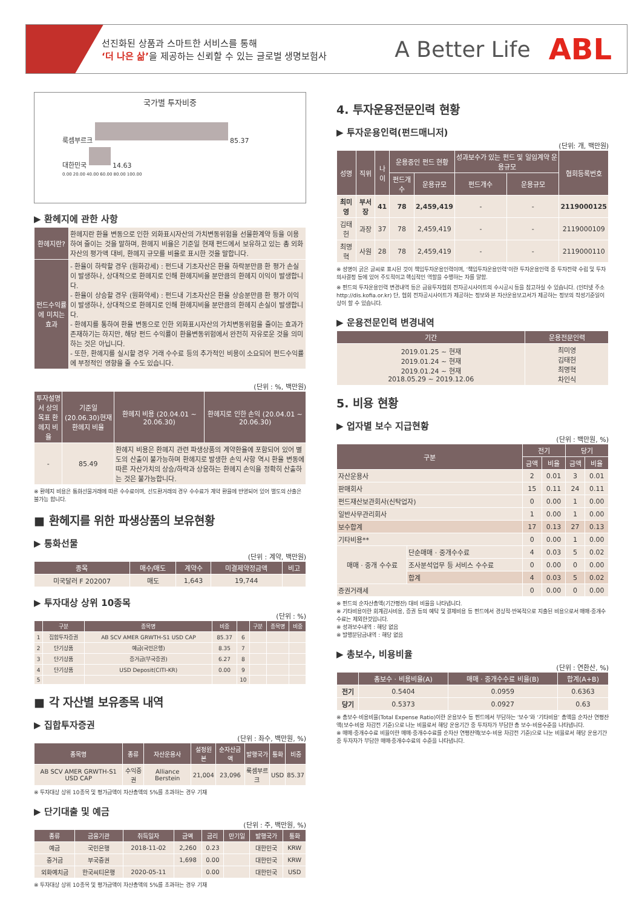선진화된 상품과 스마트한 서비스를 통해
‘더 나은 삶’을 제공하는 신뢰할 수 있는 글로벌 생명보험사
A Better Life
ABL
국가별 투자비중
룩셈부르크
85.37
대한민국
14.63
0.00 20.00 40.00 60.00 80.00 100.00
▶ 환헤지에 관한 사항
| 환헤지란? | 환헤지란 환율 변동으로 인한 외화표시자산의 가치변동위험을 선물환계약 등을 이용하여 줄이는 것을 말하며, 환헤지 비율은 기준일 현재 펀드에서 보유하고 있는 총 외화자산의 평가액 대비, 환헤지 규모를 비율로 표시한 것을 말합니다. |
| 펀드수익률에 미치는 효과 | - 환율이 하락할 경우 (원화강세) : 펀드내 기초자산은 환율 하락분만큼 환 평가 손실이 발생하나, 상대적으로 환헤지로 인해 환헤지비율 분만큼의 환헤지 이익이 발생합니다. - 환율이 상승할 경우 (원화약세) : 펀드내 기초자산은 환율 상승분만큼 환 평가 이익이 발생하나, 상대적으로 환헤지로 인해 환헤지비율 분만큼의 환헤지 손실이 발생합니다. - 환헤지를 통하여 환율 변동으로 인한 외화표시자산의 가치변동위험을 줄이는 효과가 존재하기는 하지만, 해당 펀드 수익률이 환율변동위험에서 완전히 자유로운 것을 의미하는 것은 아닙니다. - 또한, 환헤지를 실시할 경우 거래 수수료 등의 추가적인 비용이 소요되어 펀드수익률에 부정적인 영향을 줄 수도 있습니다. |
(단위 : %, 백만원)
| 투자설명서 상의 목표 환헤지 비율 | 기준일(20.06.30)현재 환헤지 비율 | 환헤지 비용 (20.04.01 ~ 20.06.30) | 환헤지로 인한 손익 (20.04.01 ~ 20.06.30) |
| --- | --- | --- | --- |
| - | 85.49 | 환헤지 비용은 환헤지 관련 파생상품의 계약환율에 포함되어 있어 별도의 산출이 불가능하며 환헤지로 발생한 손익 사항 역시 환율 변동에 따른 자산가치의 상승/하락과 상응하는 환헤지 손익을 정확히 산출하는 것은 불가능합니다. | |
※ 환헤지 비용은 통화선물거래에 따른 수수료이며, 선도환거래의 경우 수수료가 계약 환율에 반영되어 있어 별도의 산출은 불가능 합니다.
■ 환헤지를 위한 파생상품의 보유현황
▶ 통화선물
(단위 : 계약, 백만원)
| 종목 | 매수/매도 | 계약수 | 미결제약정금액 | 비고 |
| --- | --- | --- | --- | --- |
| 미국달러 F 202007 | 매도 | 1,643 | 19,744 | |
▶ 투자대상 상위 10종목
(단위 : %)
| | 구분 | 종목명 | 비중 | | 구분 | 종목명 | 비중 |
| --- | --- | --- | --- | --- | --- | --- | --- |
| 1 | 집합투자증권 | AB SCV AMER GRWTH-S1 USD CAP | 85.37 | 6 | | | |
| 2 | 단기상품 | 예금(국민은행) | 8.35 | 7 | | | |
| 3 | 단기상품 | 증거금(부국증권) | 6.27 | 8 | | | |
| 4 | 단기상품 | USD Deposit(CITI-KR) | 0.00 | 9 | | | |
| 5 | | | | 10 | | | |
■ 각 자산별 보유종목 내역
▶ 집합투자증권
(단위 : 좌수, 백만원, %)
| 종목명 | 종류 | 자산운용사 | 설정원본 | 순자산금액 | 발행국가 | 통화 | 비중 |
| --- | --- | --- | --- | --- | --- | --- | --- |
| AB SCV AMER GRWTH-S1 USD CAP | 수익증권 | Alliance Berstein | 21,004 | 23,096 | 룩셈부르크 | USD | 85.37 |
※ 투자대상 상위 10종목 및 평가금액이 자산총액의 5%를 초과하는 경우 기재
▶ 단기대출 및 예금
(단위 : 주, 백만원, %)
| 종류 | 금융기관 | 취득일자 | 금액 | 금리 | 만기일 | 발행국가 | 통화 |
| --- | --- | --- | --- | --- | --- | --- | --- |
| 예금 | 국민은행 | 2018-11-02 | 2,260 | 0.23 | | 대한민국 | KRW |
| 증거금 | 부국증권 | | 1,698 | 0.00 | | 대한민국 | KRW |
| 외화예치금 | 한국씨티은행 | 2020-05-11 | | 0.00 | | 대한민국 | USD |
※ 투자대상 상위 10종목 및 평가금액이 자산총액의 5%를 초과하는 경우 기재
4. 투자운용전문인력 현황
▶ 투자운용인력(펀드매니저)
(단위: 개, 백만원)
| 성명 | 직위 | 나이 | 운용중인 펀드 현황 | | 성과보수가 있는 펀드 및 일임계약 운용규모 | | 협회등록번호 |
| --- | --- | --- | --- | --- | --- | --- | --- |
| | | | 펀드개수 | 운용규모 | 펀드개수 | 운용규모 | |
| 최미영 | 부서장 | 41 | 78 | 2,459,419 | - | - | 2119000125 |
| 김태헌 | 과장 | 37 | 78 | 2,459,419 | - | - | 2119000109 |
| 최명혁 | 사원 | 28 | 78 | 2,459,419 | - | - | 2119000110 |
※ 성명이 굵은 글씨로 표시된 것이 책임투자운용인력이며, ‘책임투자운용인력’이란 투자운용인력 중 투자전략 수립 및 투자 의사결정 등에 있어 주도적이고 핵심적인 역할을 수행하는 자를 말함.
※ 펀드의 투자운용인력 변경내역 등은 금융투자협회 전자공시사이트의 수시공시 등을 참고하실 수 있습니다. (인터넷 주소 http://dis.kofia.or.kr) 단, 협회 전자공시사이트가 제공하는 정보와 본 자산운용보고서가 제공하는 정보의 작성기준일이 상이 할 수 있습니다.
▶ 운용전문인력 변경내역
| 기간 | 운용전문인력 |
| --- | --- |
| 2019.01.25 ~ 현재 2019.01.24 ~ 현재 2019.01.24 ~ 현재 2018.05.29 ~ 2019.12.06 | 최미영 김태헌 최명혁 차인식 |
5. 비용 현황
▶ 업자별 보수 지급현황
(단위 : 백만원, %)
| 구분 | | 전기 | | 당기 | |
| --- | --- | --- | --- | --- | --- |
| | | 금액 | 비율 | 금액 | 비율 |
| 자산운용사 | | 2 | 0.01 | 3 | 0.01 |
| 판매회사 | | 15 | 0.11 | 24 | 0.11 |
| 펀드재산보관회사(신탁업자) | | 0 | 0.00 | 1 | 0.00 |
| 일반사무관리회사 | | 1 | 0.00 | 1 | 0.00 |
| 보수합계 | | 17 | 0.13 | 27 | 0.13 |
| 기타비용** | | 0 | 0.00 | 1 | 0.00 |
| 매매 · 중개 수수료 | 단순매매 · 중개수수료 | 4 | 0.03 | 5 | 0.02 |
| | 조사분석업무 등 서비스 수수료 | 0 | 0.00 | 0 | 0.00 |
| | 합계 | 4 | 0.03 | 5 | 0.02 |
| 증권거래세 | | 0 | 0.00 | 0 | 0.00 |
※ 펀드의 순자산총액(기간평잔) 대비 비율을 나타냅니다.
※ 기타비용이란 회계감사비용, 증권 등의 예탁 및 결제비용 등 펀드에서 경상적·반복적으로 지출된 비용으로서 매매·중개수수료는 제외한것입니다.
※ 성과보수내역 : 해당 없음
※ 발행분담금내역 : 해당 없음
▶ 총보수, 비용비율
(단위 : 연환산, %)
| | 총보수 · 비용비율(A) | 매매 · 중개수수료 비율(B) | 합계(A+B) |
| --- | --- | --- | --- |
| 전기 | 0.5404 | 0.0959 | 0.6363 |
| 당기 | 0.5373 | 0.0927 | 0.63 |
※ 총보수·비용비율(Total Expense Ratio)이란 운용보수 등 펀드에서 부담하는 ‘보수’와 ‘기타비용’ 총액을 순자산 연평잔액(보수·비용 차감전 기준)으로 나눈 비율로서 해당 운용기간 중 투자자가 부담한 총 보수·비용수준을 나타냅니다.
※ 매매·중개수수료 비율이란 매매·중개수수료를 순자산 연평잔액(보수·비용 차감전 기준)으로 나눈 비율로서 해당 운용기간 중 투자자가 부담한 매매·중개수수료의 수준을 나타냅니다.